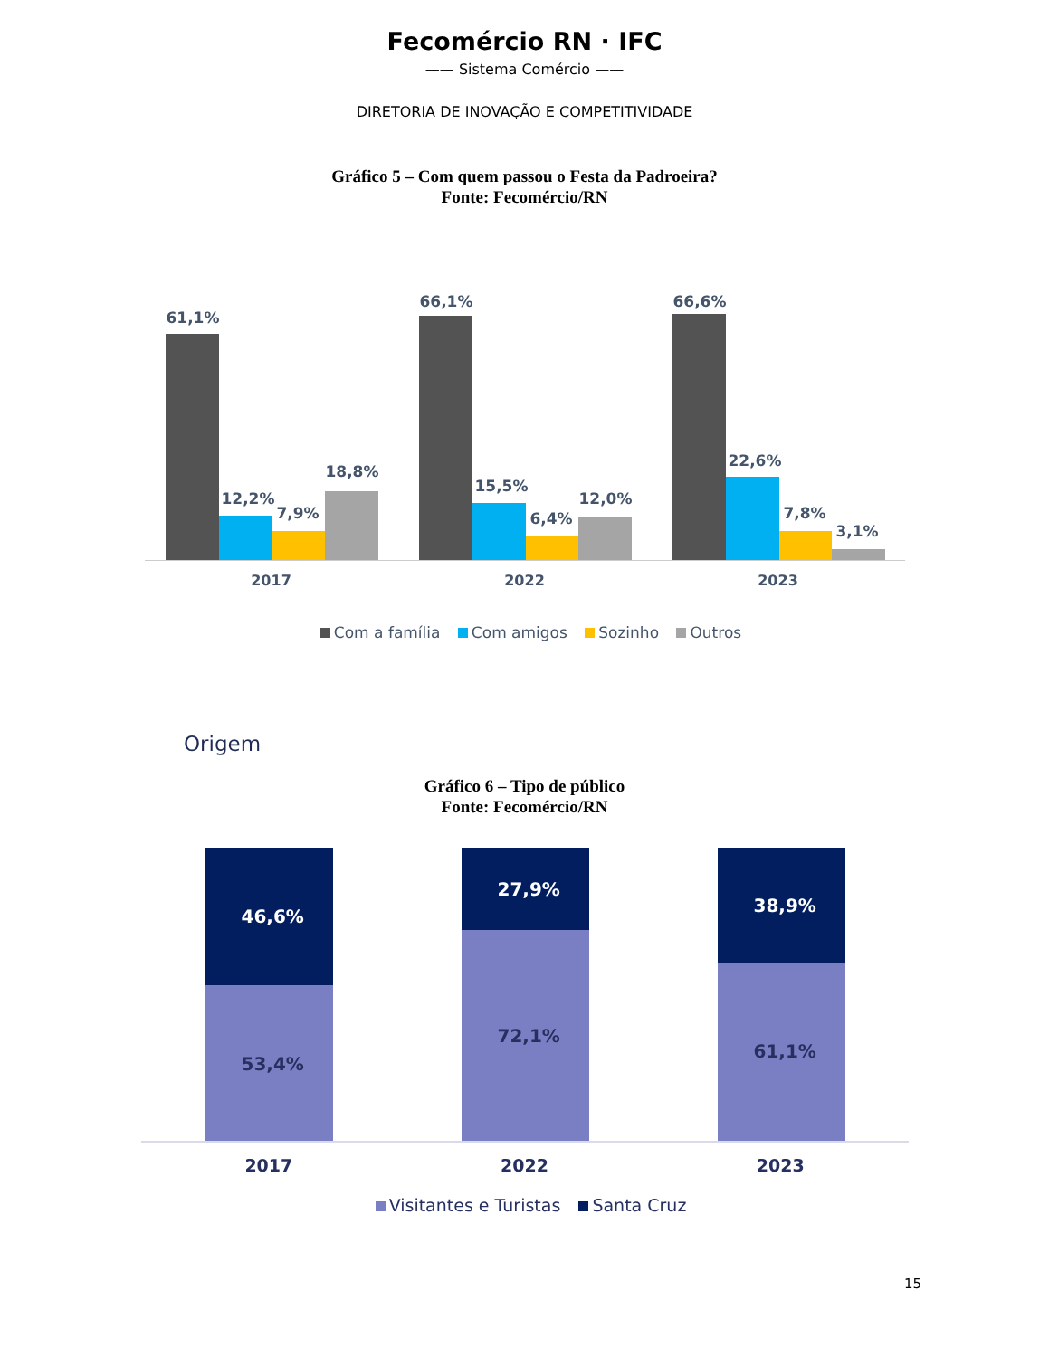Fecomércio RN · IFC
—— Sistema Comércio ——
DIRETORIA DE INOVAÇÃO E COMPETITIVIDADE
Gráfico 5 – Com quem passou o Festa da Padroeira?
Fonte: Fecomércio/RN
61,1%
12,2%
7,9%
18,8%
66,1%
15,5%
6,4%
12,0%
66,6%
22,6%
7,8%
3,1%
2017 2022 2023
Com a família Com amigos Sozinho Outros
Origem
Gráfico 6 – Tipo de público
Fonte: Fecomércio/RN
46,6%
53,4%
27,9%
72,1%
38,9%
61,1%
2017 2022 2023
Visitantes e Turistas Santa Cruz
15